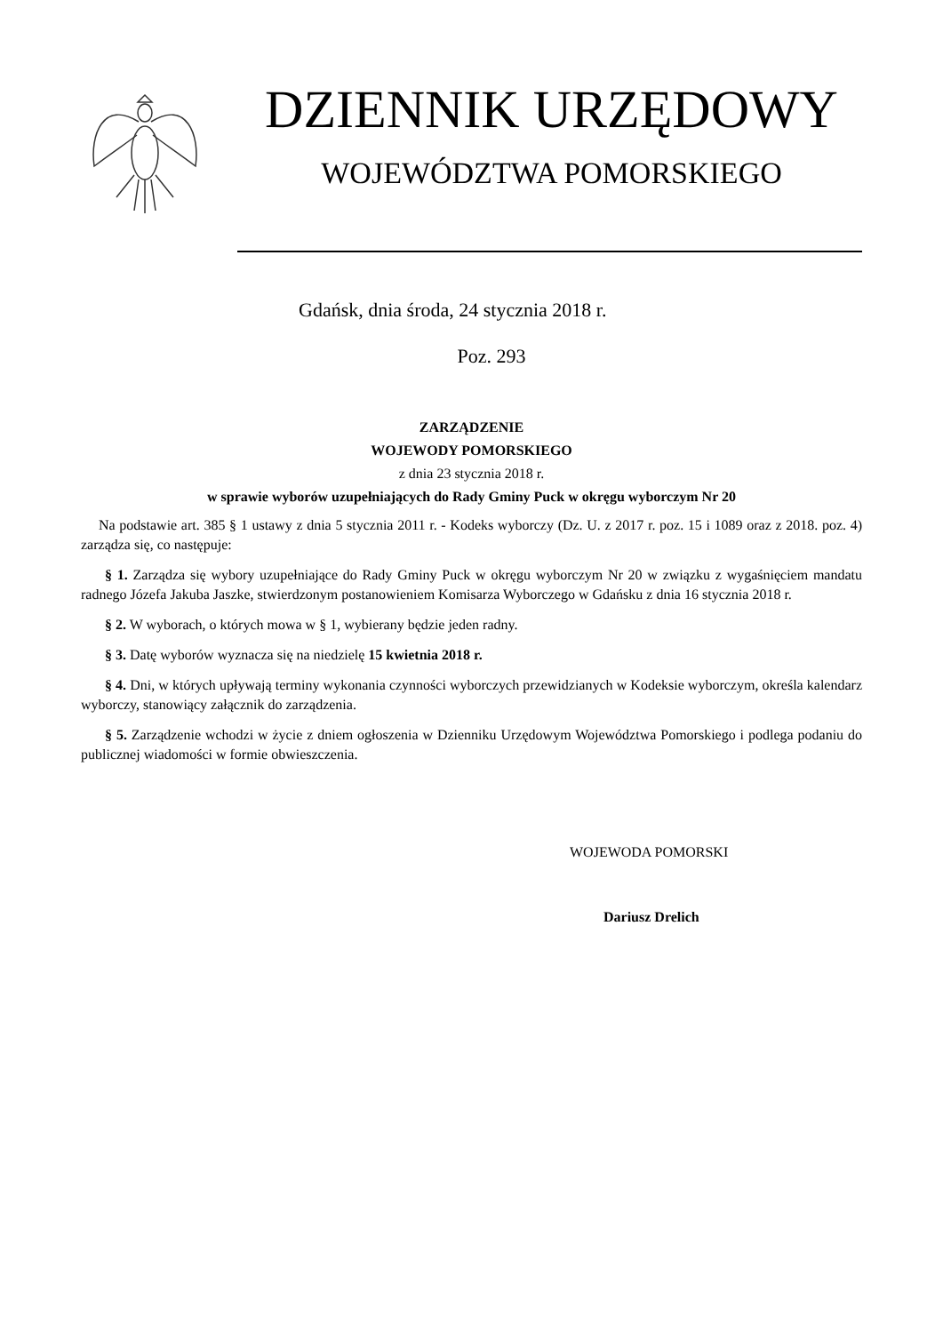DZIENNIK URZĘDOWY
WOJEWÓDZTWA POMORSKIEGO
Gdańsk, dnia środa, 24 stycznia 2018 r.
Poz. 293
ZARZĄDZENIE
WOJEWODY POMORSKIEGO
z dnia 23 stycznia 2018 r.
w sprawie wyborów uzupełniających do Rady Gminy Puck w okręgu wyborczym Nr 20
Na podstawie art. 385 § 1 ustawy z dnia 5 stycznia 2011 r. - Kodeks wyborczy (Dz. U. z 2017 r. poz. 15 i 1089 oraz z 2018. poz. 4) zarządza się, co następuje:
§ 1. Zarządza się wybory uzupełniające do Rady Gminy Puck w okręgu wyborczym Nr 20 w związku z wygaśnięciem mandatu radnego Józefa Jakuba Jaszke, stwierdzonym postanowieniem Komisarza Wyborczego w Gdańsku z dnia 16 stycznia 2018 r.
§ 2. W wyborach, o których mowa w § 1, wybierany będzie jeden radny.
§ 3. Datę wyborów wyznacza się na niedzielę 15 kwietnia 2018 r.
§ 4. Dni, w których upływają terminy wykonania czynności wyborczych przewidzianych w Kodeksie wyborczym, określa kalendarz wyborczy, stanowiący załącznik do zarządzenia.
§ 5. Zarządzenie wchodzi w życie z dniem ogłoszenia w Dzienniku Urzędowym Województwa Pomorskiego i podlega podaniu do publicznej wiadomości w formie obwieszczenia.
WOJEWODA POMORSKI
Dariusz Drelich